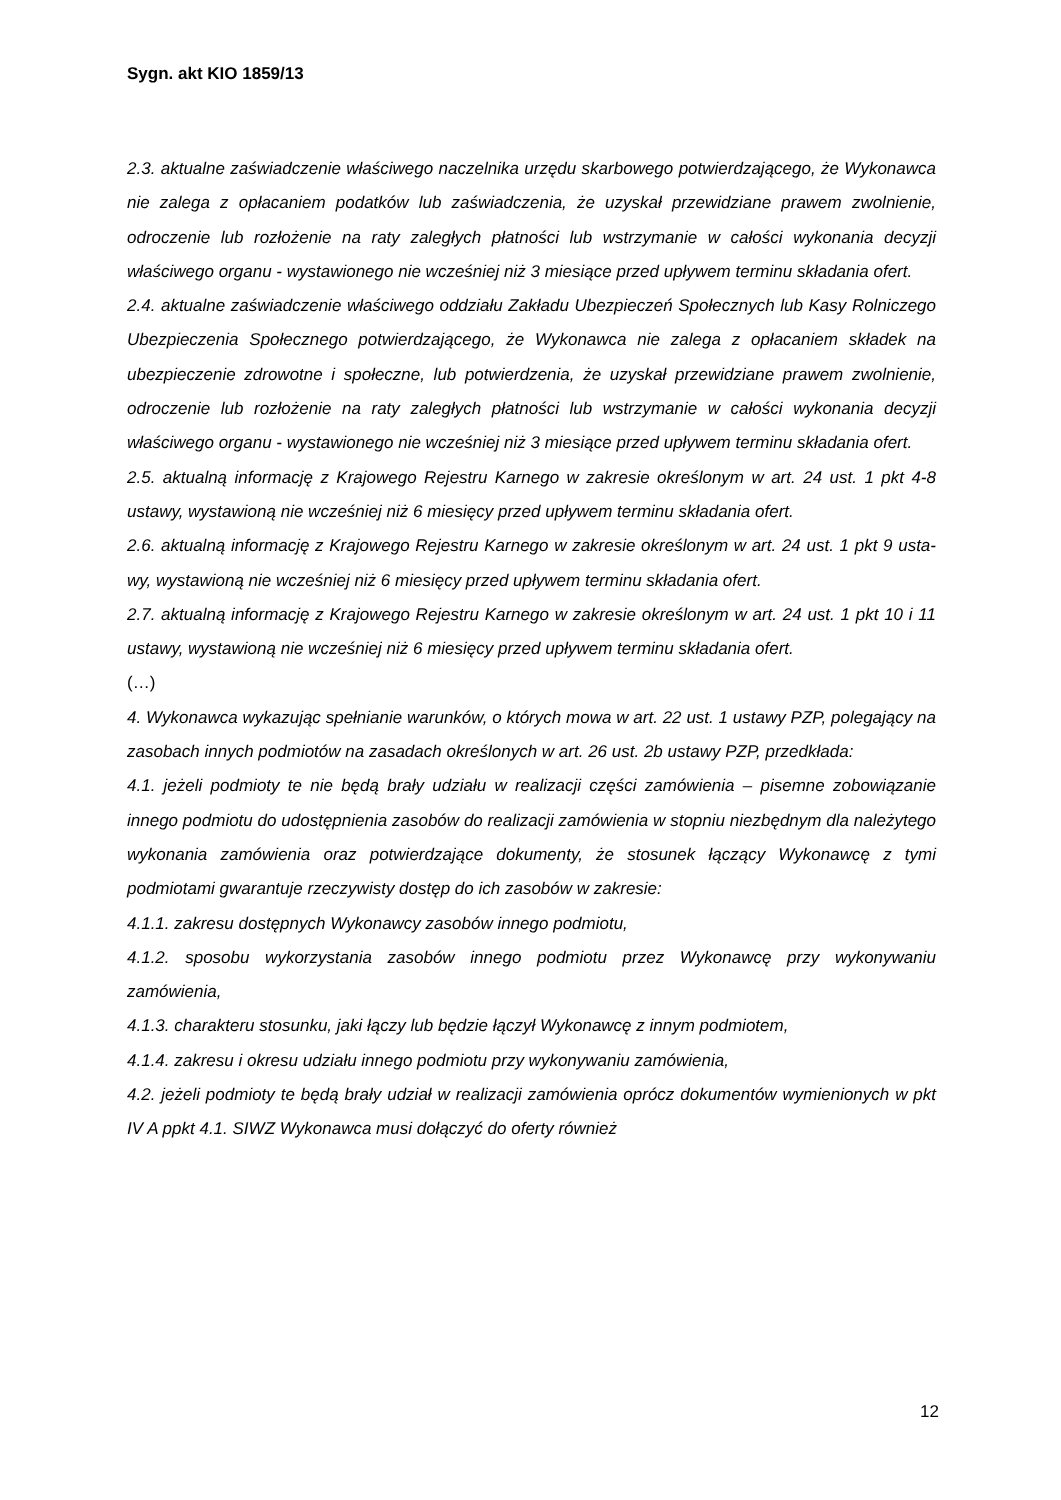Sygn. akt KIO 1859/13
2.3. aktualne zaświadczenie właściwego naczelnika urzędu skarbowego potwierdzającego, że Wykonawca nie zalega z opłacaniem podatków lub zaświadczenia, że uzyskał przewidziane prawem zwolnienie, odroczenie lub rozłożenie na raty zaległych płatności lub wstrzymanie w całości wykonania decyzji właściwego organu - wystawionego nie wcześniej niż 3 miesiące przed upływem terminu składania ofert.
2.4. aktualne zaświadczenie właściwego oddziału Zakładu Ubezpieczeń Społecznych lub Kasy Rolniczego Ubezpieczenia Społecznego potwierdzającego, że Wykonawca nie zalega z opłacaniem składek na ubezpieczenie zdrowotne i społeczne, lub potwierdzenia, że uzyskał przewidziane prawem zwolnienie, odroczenie lub rozłożenie na raty zaległych płatności lub wstrzymanie w całości wykonania decyzji właściwego organu - wystawionego nie wcześniej niż 3 miesiące przed upływem terminu składania ofert.
2.5. aktualną informację z Krajowego Rejestru Karnego w zakresie określonym w art. 24 ust. 1 pkt 4-8 ustawy, wystawioną nie wcześniej niż 6 miesięcy przed upływem terminu składania ofert.
2.6. aktualną informację z Krajowego Rejestru Karnego w zakresie określonym w art. 24 ust. 1 pkt 9 usta-wy, wystawioną nie wcześniej niż 6 miesięcy przed upływem terminu składania ofert.
2.7. aktualną informację z Krajowego Rejestru Karnego w zakresie określonym w art. 24 ust. 1 pkt 10 i 11 ustawy, wystawioną nie wcześniej niż 6 miesięcy przed upływem terminu składania ofert.
(…)
4. Wykonawca wykazując spełnianie warunków, o których mowa w art. 22 ust. 1 ustawy PZP, polegający na zasobach innych podmiotów na zasadach określonych w art. 26 ust. 2b ustawy PZP, przedkłada:
4.1. jeżeli podmioty te nie będą brały udziału w realizacji części zamówienia – pisemne zobowiązanie innego podmiotu do udostępnienia zasobów do realizacji zamówienia w stopniu niezbędnym dla należytego wykonania zamówienia oraz potwierdzające dokumenty, że stosunek łączący Wykonawcę z tymi podmiotami gwarantuje rzeczywisty dostęp do ich zasobów w zakresie:
4.1.1. zakresu dostępnych Wykonawcy zasobów innego podmiotu,
4.1.2. sposobu wykorzystania zasobów innego podmiotu przez Wykonawcę przy wykonywaniu zamówienia,
4.1.3. charakteru stosunku, jaki łączy lub będzie łączył Wykonawcę z innym podmiotem,
4.1.4. zakresu i okresu udziału innego podmiotu przy wykonywaniu zamówienia,
4.2. jeżeli podmioty te będą brały udział w realizacji zamówienia oprócz dokumentów wymienionych w pkt IV A ppkt 4.1. SIWZ Wykonawca musi dołączyć do oferty również
12